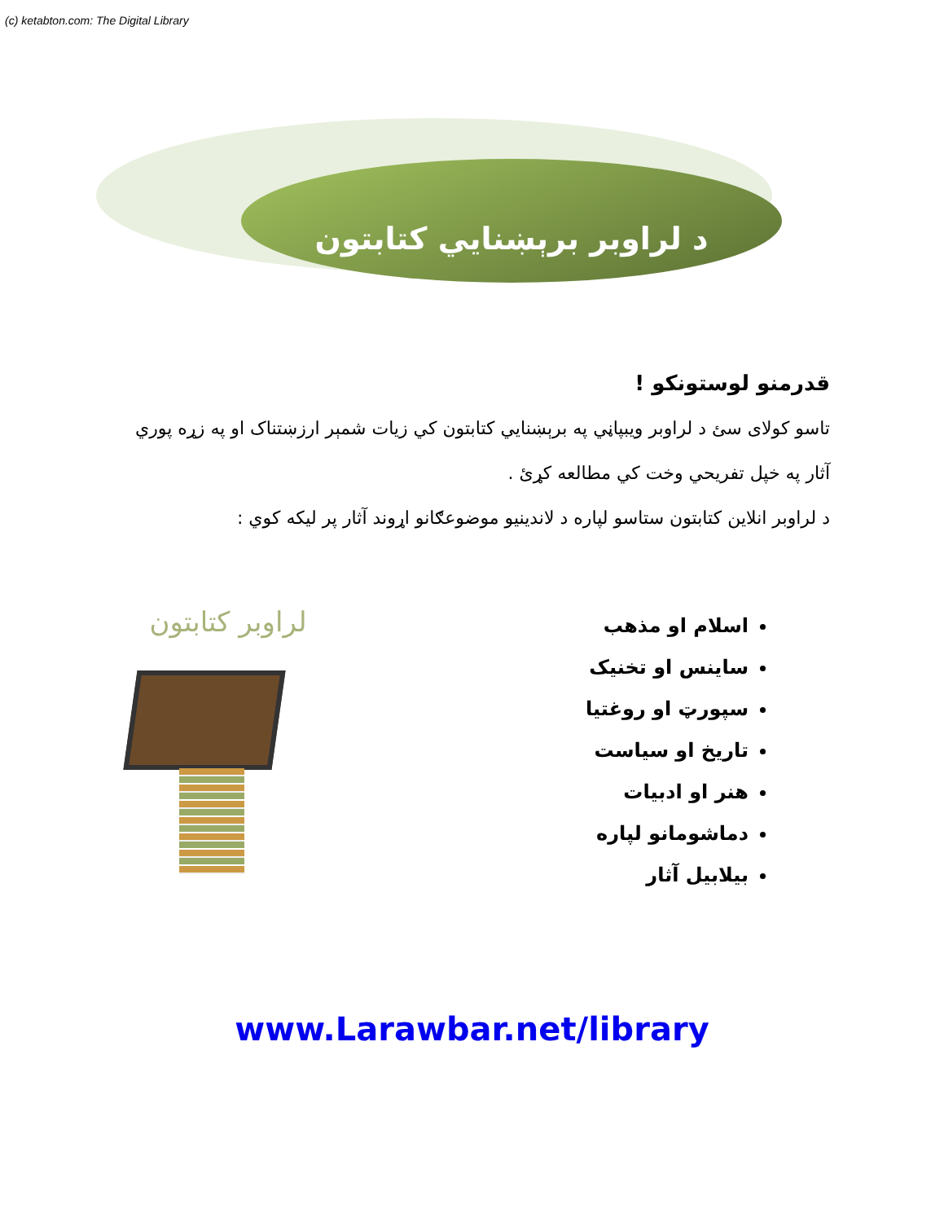(c) ketabton.com: The Digital Library
د لراوبر برېښنايي کتابتون
قدرمنو لوستونکو !
تاسو کولای سئ د لراوبر ويبپاڼي په برېښنايي کتابتون کي زيات شمېر ارزښتناک او په زړه پوري آثار په خپل تفريحي وخت کي مطالعه کړئ .
د لراوبر انلاين کتابتون ستاسو لپاره د لاندينيو موضوعګانو اړوند آثار پر ليکه کوي :
اسلام او مذهب
ساينس او تخنيک
سپورټ او روغتيا
تاريخ او سياست
هنر او ادبيات
دماشومانو لپاره
بيلابيل آثار
لراوبر کتابتون
www.Larawbar.net/library